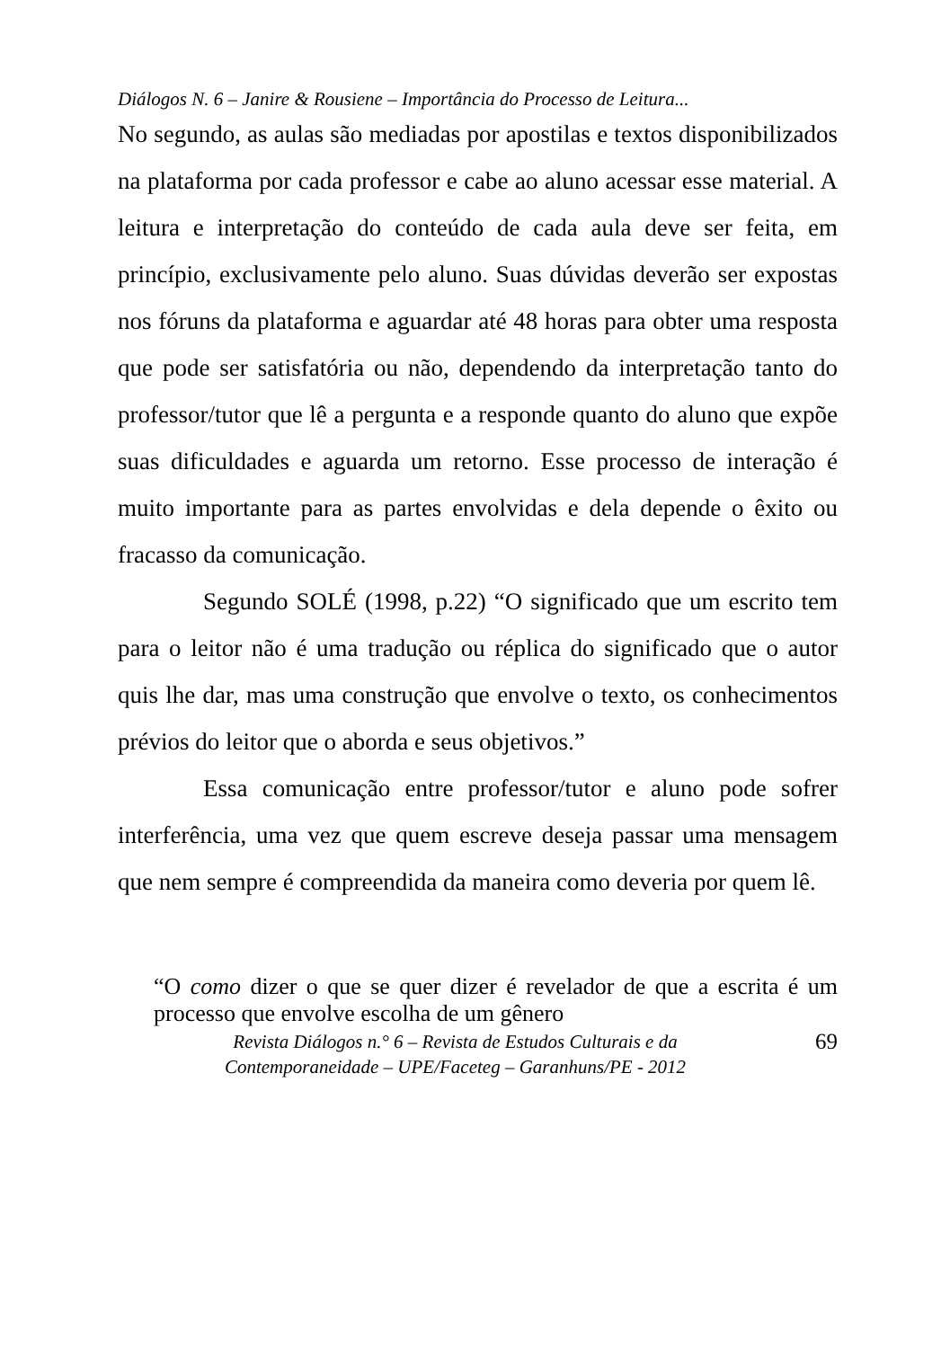Diálogos N. 6 – Janire & Rousiene – Importância do Processo de Leitura...
No segundo, as aulas são mediadas por apostilas e textos disponibilizados na plataforma por cada professor e cabe ao aluno acessar esse material. A leitura e interpretação do conteúdo de cada aula deve ser feita, em princípio, exclusivamente pelo aluno. Suas dúvidas deverão ser expostas nos fóruns da plataforma e aguardar até 48 horas para obter uma resposta que pode ser satisfatória ou não, dependendo da interpretação tanto do professor/tutor que lê a pergunta e a responde quanto do aluno que expõe suas dificuldades e aguarda um retorno. Esse processo de interação é muito importante para as partes envolvidas e dela depende o êxito ou fracasso da comunicação.
Segundo SOLÉ (1998, p.22) “O significado que um escrito tem para o leitor não é uma tradução ou réplica do significado que o autor quis lhe dar, mas uma construção que envolve o texto, os conhecimentos prévios do leitor que o aborda e seus objetivos.”
Essa comunicação entre professor/tutor e aluno pode sofrer interferência, uma vez que quem escreve deseja passar uma mensagem que nem sempre é compreendida da maneira como deveria por quem lê.
“O como dizer o que se quer dizer é revelador de que a escrita é um processo que envolve escolha de um gênero
Revista Diálogos n.° 6 – Revista de Estudos Culturais e da
Contemporaneidade – UPE/Faceteg – Garanhuns/PE - 2012
69